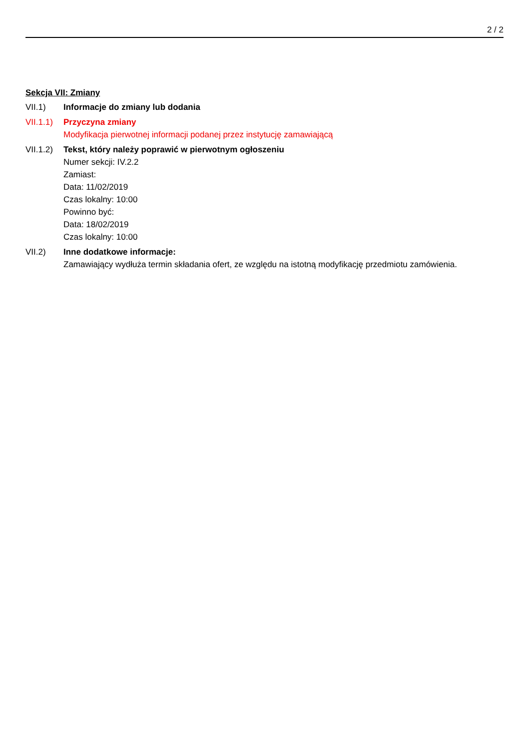2 / 2
Sekcja VII: Zmiany
VII.1) Informacje do zmiany lub dodania
VII.1.1)
Przyczyna zmiany
Modyfikacja pierwotnej informacji podanej przez instytucję zamawiającą
VII.1.2)
Tekst, który należy poprawić w pierwotnym ogłoszeniu
Numer sekcji: IV.2.2
Zamiast:
Data: 11/02/2019
Czas lokalny: 10:00
Powinno być:
Data: 18/02/2019
Czas lokalny: 10:00
VII.2) Inne dodatkowe informacje:
Zamawiający wydłuża termin składania ofert, ze względu na istotną modyfikację przedmiotu zamówienia.